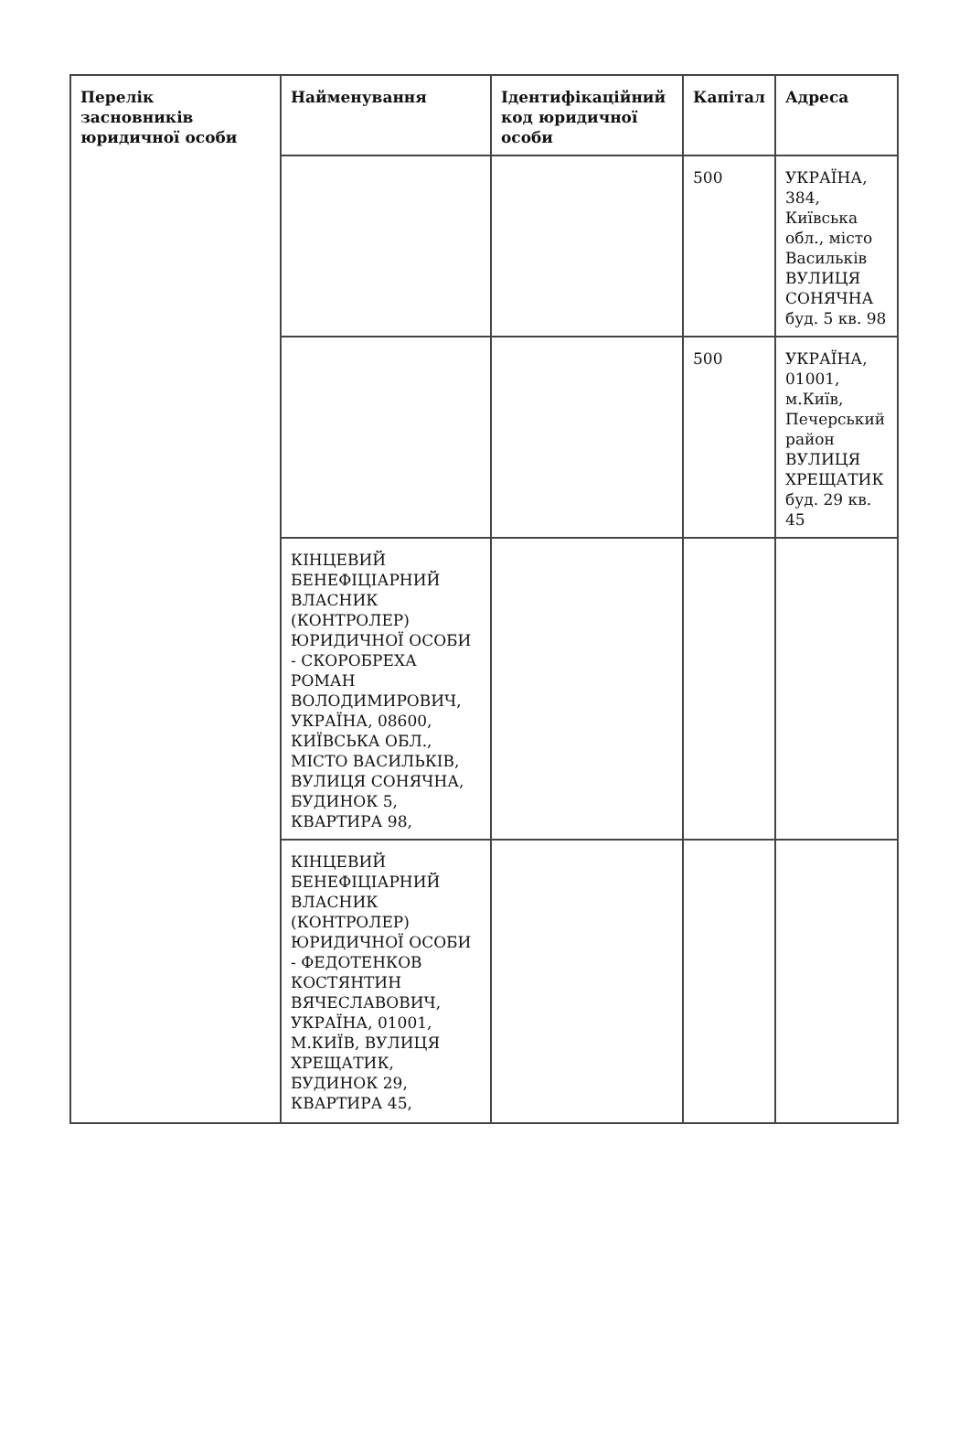| Перелік засновників юридичної особи | Найменування | Ідентифікаційний код юридичної особи | Капітал | Адреса |
| --- | --- | --- | --- | --- |
| | | | 500 | УКРАЇНА, 384, Київська обл., місто Васильків ВУЛИЦЯ СОНЯЧНА буд. 5 кв. 98 |
| | | | 500 | УКРАЇНА, 01001, м.Київ, Печерський район ВУЛИЦЯ ХРЕЩАТИК буд. 29 кв. 45 |
| | КІНЦЕВИЙ БЕНЕФІЦІАРНИЙ ВЛАСНИК (КОНТРОЛЕР) ЮРИДИЧНОЇ ОСОБИ - СКОРОБРЕХА РОМАН ВОЛОДИМИРОВИЧ, УКРАЇНА, 08600, КИЇВСЬКА ОБЛ., МІСТО ВАСИЛЬКІВ, ВУЛИЦЯ СОНЯЧНА, БУДИНОК 5, КВАРТИРА 98, | | | |
| | КІНЦЕВИЙ БЕНЕФІЦІАРНИЙ ВЛАСНИК (КОНТРОЛЕР) ЮРИДИЧНОЇ ОСОБИ - ФЕДОТЕНКОВ КОСТЯНТИН ВЯЧЕСЛАВОВИЧ, УКРАЇНА, 01001, М.КИЇВ, ВУЛИЦЯ ХРЕЩАТИК, БУДИНОК 29, КВАРТИРА 45, | | | |